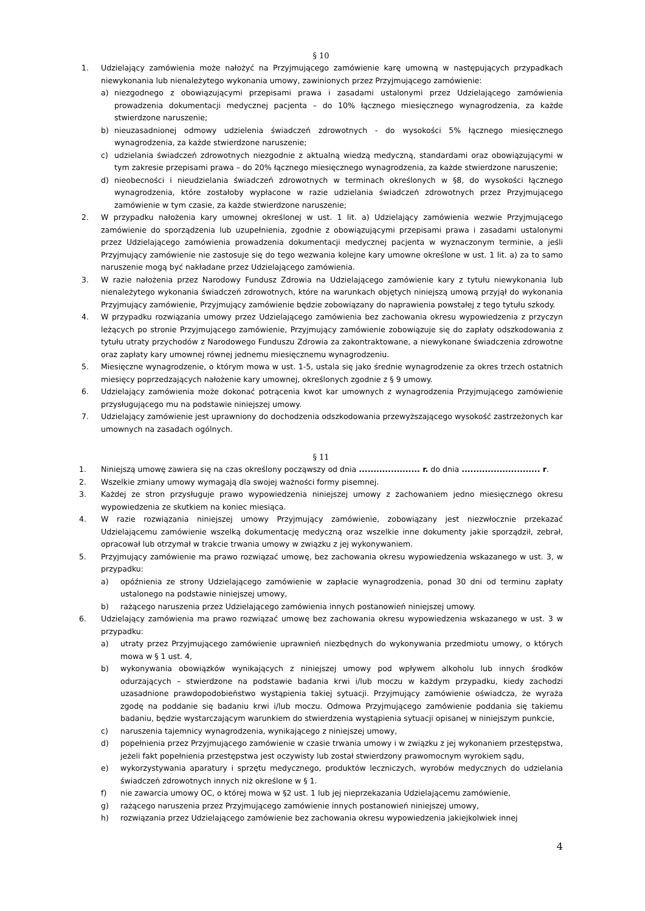§ 10
1. Udzielający zamówienia może nałożyć na Przyjmującego zamówienie karę umowną w następujących przypadkach niewykonania lub nienależytego wykonania umowy, zawinionych przez Przyjmującego zamówienie:
a) niezgodnego z obowiązującymi przepisami prawa i zasadami ustalonymi przez Udzielającego zamówienia prowadzenia dokumentacji medycznej pacjenta – do 10% łącznego miesięcznego wynagrodzenia, za każde stwierdzone naruszenie;
b) nieuzasadnionej odmowy udzielenia świadczeń zdrowotnych - do wysokości 5% łącznego miesięcznego wynagrodzenia, za każde stwierdzone naruszenie;
c) udzielania świadczeń zdrowotnych niezgodnie z aktualną wiedzą medyczną, standardami oraz obowiązującymi w tym zakresie przepisami prawa – do 20% łącznego miesięcznego wynagrodzenia, za każde stwierdzone naruszenie;
d) nieobecności i nieudzielania świadczeń zdrowotnych w terminach określonych w §8, do wysokości łącznego wynagrodzenia, które zostałoby wypłacone w razie udzielania świadczeń zdrowotnych przez Przyjmującego zamówienie w tym czasie, za każde stwierdzone naruszenie;
2. W przypadku nałożenia kary umownej określonej w ust. 1 lit. a) Udzielający zamówienia wezwie Przyjmującego zamówienie do sporządzenia lub uzupełnienia, zgodnie z obowiązującymi przepisami prawa i zasadami ustalonymi przez Udzielającego zamówienia prowadzenia dokumentacji medycznej pacjenta w wyznaczonym terminie, a jeśli Przyjmujący zamówienie nie zastosuje się do tego wezwania kolejne kary umowne określone w ust. 1 lit. a) za to samo naruszenie mogą być nakładane przez Udzielającego zamówienia.
3. W razie nałożenia przez Narodowy Fundusz Zdrowia na Udzielającego zamówienie kary z tytułu niewykonania lub nienależytego wykonania świadczeń zdrowotnych, które na warunkach objętych niniejszą umową przyjął do wykonania Przyjmujący zamówienie, Przyjmujący zamówienie będzie zobowiązany do naprawienia powstałej z tego tytułu szkody.
4. W przypadku rozwiązania umowy przez Udzielającego zamówienia bez zachowania okresu wypowiedzenia z przyczyn leżących po stronie Przyjmującego zamówienie, Przyjmujący zamówienie zobowiązuje się do zapłaty odszkodowania z tytułu utraty przychodów z Narodowego Funduszu Zdrowia za zakontraktowane, a niewykonane świadczenia zdrowotne oraz zapłaty kary umownej równej jednemu miesięcznemu wynagrodzeniu.
5. Miesięczne wynagrodzenie, o którym mowa w ust. 1-5, ustala się jako średnie wynagrodzenie za okres trzech ostatnich miesięcy poprzedzających nałożenie kary umownej, określonych zgodnie z § 9 umowy.
6. Udzielający zamówienia może dokonać potrącenia kwot kar umownych z wynagrodzenia Przyjmującego zamówienie przysługującego mu na podstawie niniejszej umowy.
7. Udzielający zamówienie jest uprawniony do dochodzenia odszkodowania przewyższającego wysokość zastrzeżonych kar umownych na zasadach ogólnych.
§ 11
1. Niniejszą umowę zawiera się na czas określony począwszy od dnia ..................... r. do dnia ........................... r.
2. Wszelkie zmiany umowy wymagają dla swojej ważności formy pisemnej.
3. Każdej ze stron przysługuje prawo wypowiedzenia niniejszej umowy z zachowaniem jedno miesięcznego okresu wypowiedzenia ze skutkiem na koniec miesiąca.
4. W razie rozwiązania niniejszej umowy Przyjmujący zamówienie, zobowiązany jest niezwłocznie przekazać Udzielającemu zamówienie wszelką dokumentację medyczną oraz wszelkie inne dokumenty jakie sporządził, zebrał, opracował lub otrzymał w trakcie trwania umowy w związku z jej wykonywaniem.
5. Przyjmujący zamówienie ma prawo rozwiązać umowę, bez zachowania okresu wypowiedzenia wskazanego w ust. 3, w przypadku:
a) opóźnienia ze strony Udzielającego zamówienie w zapłacie wynagrodzenia, ponad 30 dni od terminu zapłaty ustalonego na podstawie niniejszej umowy,
b) rażącego naruszenia przez Udzielającego zamówienia innych postanowień niniejszej umowy.
6. Udzielający zamówienia ma prawo rozwiązać umowę bez zachowania okresu wypowiedzenia wskazanego w ust. 3 w przypadku:
a) utraty przez Przyjmującego zamówienie uprawnień niezbędnych do wykonywania przedmiotu umowy, o których mowa w § 1 ust. 4,
b) wykonywania obowiązków wynikających z niniejszej umowy pod wpływem alkoholu lub innych środków odurzających – stwierdzone na podstawie badania krwi i/lub moczu w każdym przypadku, kiedy zachodzi uzasadnione prawdopodobieństwo wystąpienia takiej sytuacji. Przyjmujący zamówienie oświadcza, że wyraża zgodę na poddanie się badaniu krwi i/lub moczu. Odmowa Przyjmującego zamówienie poddania się takiemu badaniu, będzie wystarczającym warunkiem do stwierdzenia wystąpienia sytuacji opisanej w niniejszym punkcie,
c) naruszenia tajemnicy wynagrodzenia, wynikającego z niniejszej umowy,
d) popełnienia przez Przyjmującego zamówienie w czasie trwania umowy i w związku z jej wykonaniem przestępstwa, jeżeli fakt popełnienia przestępstwa jest oczywisty lub został stwierdzony prawomocnym wyrokiem sądu,
e) wykorzystywania aparatury i sprzętu medycznego, produktów leczniczych, wyrobów medycznych do udzielania świadczeń zdrowotnych innych niż określone w § 1.
f) nie zawarcia umowy OC, o której mowa w §2 ust. 1 lub jej nieprzekazania Udzielającemu zamówienie,
g) rażącego naruszenia przez Przyjmującego zamówienie innych postanowień niniejszej umowy,
h) rozwiązania przez Udzielającego zamówienie bez zachowania okresu wypowiedzenia jakiejkolwiek innej
4